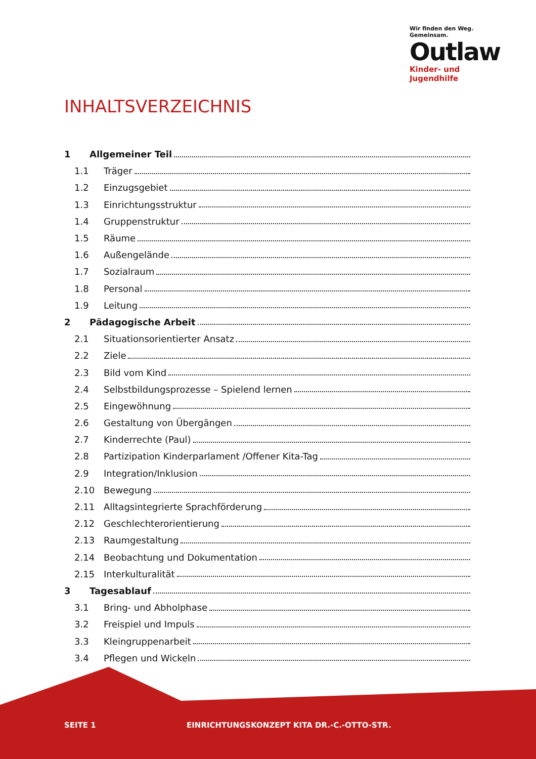Wir finden den Weg. Gemeinsam.
Outlaw
Kinder- und Jugendhilfe
INHALTSVERZEICHNIS
1 Allgemeiner Teil
1.1 Träger
1.2 Einzugsgebiet
1.3 Einrichtungsstruktur
1.4 Gruppenstruktur
1.5 Räume
1.6 Außengelände
1.7 Sozialraum
1.8 Personal
1.9 Leitung
2 Pädagogische Arbeit
2.1 Situationsorientierter Ansatz
2.2 Ziele
2.3 Bild vom Kind
2.4 Selbstbildungsprozesse – Spielend lernen
2.5 Eingewöhnung
2.6 Gestaltung von Übergängen
2.7 Kinderrechte (Paul)
2.8 Partizipation Kinderparlament /Offener Kita-Tag
2.9 Integration/Inklusion
2.10 Bewegung
2.11 Alltagsintegrierte Sprachförderung
2.12 Geschlechterorientierung
2.13 Raumgestaltung
2.14 Beobachtung und Dokumentation
2.15 Interkulturalität
3 Tagesablauf
3.1 Bring- und Abholphase
3.2 Freispiel und Impuls
3.3 Kleingruppenarbeit
3.4 Pflegen und Wickeln
SEITE 1 EINRICHTUNGSKONZEPT KITA DR.-C.-OTTO-STR.